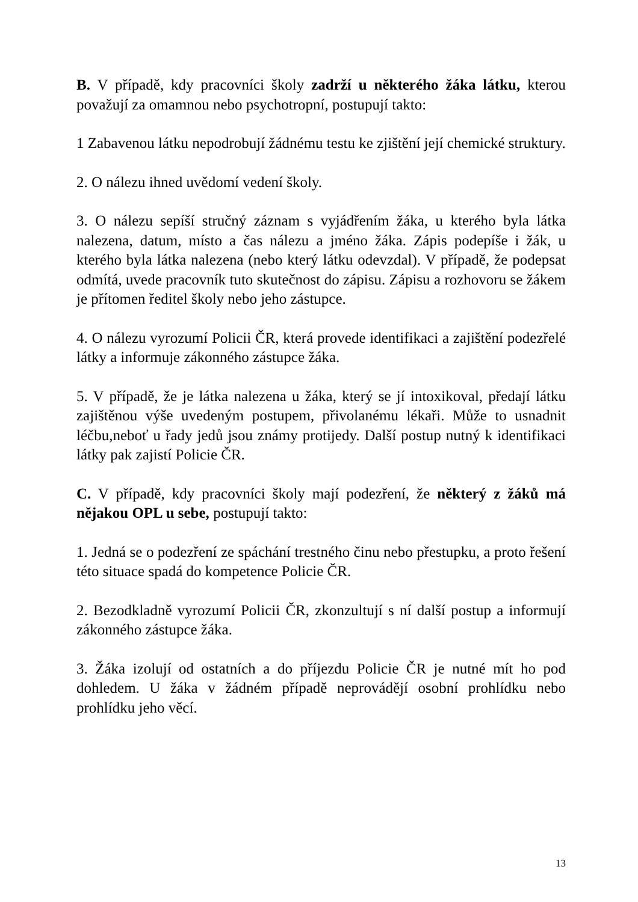B. V případě, kdy pracovníci školy zadrží u některého žáka látku, kterou považují za omamnou nebo psychotropní, postupují takto:
1 Zabavenou látku nepodrobují žádnému testu ke zjištění její chemické struktury.
2. O nálezu ihned uvědomí vedení školy.
3. O nálezu sepíší stručný záznam s vyjádřením žáka, u kterého byla látka nalezena, datum, místo a čas nálezu a jméno žáka. Zápis podepíše i žák, u kterého byla látka nalezena (nebo který látku odevzdal). V případě, že podepsat odmítá, uvede pracovník tuto skutečnost do zápisu. Zápisu a rozhovoru se žákem je přítomen ředitel školy nebo jeho zástupce.
4. O nálezu vyrozumí Policii ČR, která provede identifikaci a zajištění podezřelé látky a informuje zákonného zástupce žáka.
5. V případě, že je látka nalezena u žáka, který se jí intoxikoval, předají látku zajištěnou výše uvedeným postupem, přivolanému lékaři. Může to usnadnit léčbu,neboť u řady jedů jsou známy protijedy. Další postup nutný k identifikaci látky pak zajistí Policie ČR.
C. V případě, kdy pracovníci školy mají podezření, že některý z žáků má nějakou OPL u sebe, postupují takto:
1. Jedná se o podezření ze spáchání trestného činu nebo přestupku, a proto řešení této situace spadá do kompetence Policie ČR.
2. Bezodkladně vyrozumí Policii ČR, zkonzultují s ní další postup a informují zákonného zástupce žáka.
3. Žáka izolují od ostatních a do příjezdu Policie ČR je nutné mít ho pod dohledem. U žáka v žádném případě neprovádějí osobní prohlídku nebo prohlídku jeho věcí.
13